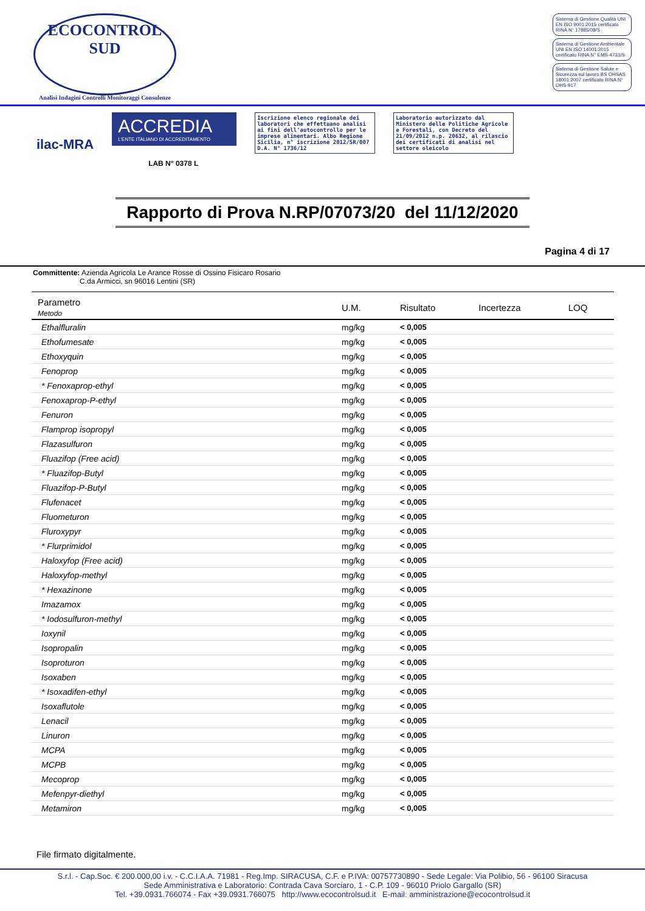ECOCONTROL SUD
Analisi Indagini Controlli Monitoraggi Consulenze
Sistema di Gestione Qualità UNI EN ISO 9001:2015 certificato RINA N° 17885/08/S
Sistema di Gestione Ambientale UNI EN ISO 14001:2015 certificato RINA N° EMS-4731/S
Sistema di Gestione Salute e Sicurezza sul lavoro BS OHSAS 18001:2007 certificato RINA N° OHS-917
ilac-MRA
ACCREDIA
L'ENTE ITALIANO DI ACCREDITAMENTO
LAB N° 0378 L
Iscrizione elenco regionale dei laboratori che effettuano analisi ai fini dell'autocontrollo per le imprese alimentari. Albo Regione Sicilia, n° iscrizione 2012/SR/007 D.A. N° 1736/12
Laboratorio autorizzato dal Ministero delle Politiche Agricole e Forestali, con Decreto del 21/09/2012 n.p. 20632, al rilascio dei certificati di analisi nel settore oleicolo
Rapporto di Prova N.RP/07073/20 del 11/12/2020
Pagina 4 di 17
Committente: Azienda Agricola Le Arance Rosse di Ossino Fisicaro Rosario
C.da Armicci, sn 96016 Lentini (SR)
| Parametro Metodo | U.M. | Risultato | Incertezza | LOQ |
| --- | --- | --- | --- | --- |
| Ethalfluralin | mg/kg | < 0,005 | | |
| Ethofumesate | mg/kg | < 0,005 | | |
| Ethoxyquin | mg/kg | < 0,005 | | |
| Fenoprop | mg/kg | < 0,005 | | |
| * Fenoxaprop-ethyl | mg/kg | < 0,005 | | |
| Fenoxaprop-P-ethyl | mg/kg | < 0,005 | | |
| Fenuron | mg/kg | < 0,005 | | |
| Flamprop isopropyl | mg/kg | < 0,005 | | |
| Flazasulfuron | mg/kg | < 0,005 | | |
| Fluazifop (Free acid) | mg/kg | < 0,005 | | |
| * Fluazifop-Butyl | mg/kg | < 0,005 | | |
| Fluazifop-P-Butyl | mg/kg | < 0,005 | | |
| Flufenacet | mg/kg | < 0,005 | | |
| Fluometuron | mg/kg | < 0,005 | | |
| Fluroxypyr | mg/kg | < 0,005 | | |
| * Flurprimidol | mg/kg | < 0,005 | | |
| Haloxyfop (Free acid) | mg/kg | < 0,005 | | |
| Haloxyfop-methyl | mg/kg | < 0,005 | | |
| * Hexazinone | mg/kg | < 0,005 | | |
| Imazamox | mg/kg | < 0,005 | | |
| * Iodosulfuron-methyl | mg/kg | < 0,005 | | |
| Ioxynil | mg/kg | < 0,005 | | |
| Isopropalin | mg/kg | < 0,005 | | |
| Isoproturon | mg/kg | < 0,005 | | |
| Isoxaben | mg/kg | < 0,005 | | |
| * Isoxadifen-ethyl | mg/kg | < 0,005 | | |
| Isoxaflutole | mg/kg | < 0,005 | | |
| Lenacil | mg/kg | < 0,005 | | |
| Linuron | mg/kg | < 0,005 | | |
| MCPA | mg/kg | < 0,005 | | |
| MCPB | mg/kg | < 0,005 | | |
| Mecoprop | mg/kg | < 0,005 | | |
| Mefenpyr-diethyl | mg/kg | < 0,005 | | |
| Metamiron | mg/kg | < 0,005 | | |
File firmato digitalmente.
S.r.l. - Cap.Soc. € 200.000,00 i.v. - C.C.I.A.A. 71981 - Reg.Imp. SIRACUSA, C.F. e P.IVA: 00757730890 - Sede Legale: Via Polibio, 56 - 96100 Siracusa
Sede Amministrativa e Laboratorio: Contrada Cava Sorciaro, 1 - C.P. 109 - 96010 Priolo Gargallo (SR)
Tel. +39.0931.766074 - Fax +39.0931.766075 http://www.ecocontrolsud.it E-mail: amministrazione@ecocontrolsud.it